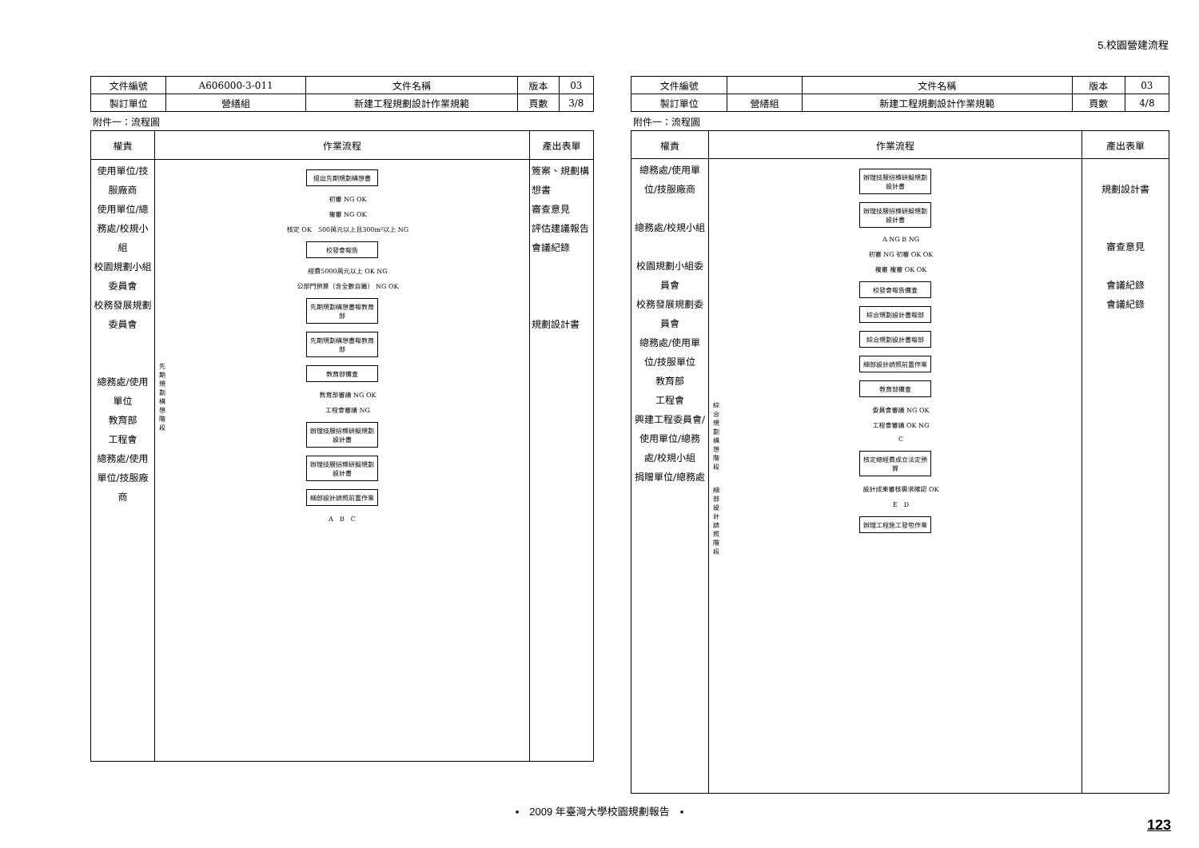5.校園營建流程
| 文件編號 | A606000-3-011 | 文件名稱 | 版本 | 03 |
| 製訂單位 | 營繕組 | 新建工程規劃設計作業規範 | 頁數 | 3/8 |
附件一：流程圖
| 權責 | 作業流程 | 產出表單 |
| --- | --- | --- |
| 使用單位/技服廠商 使用單位/總務處/校規小組 校園規劃小組委員會 校務發展規劃委員會 總務處/使用單位 教育部 工程會 總務處/使用單位/技服廠商 | 先期規劃構想階段 提出先期規劃構想書 初審 NG OK 複審 NG OK 核定 OK 500萬元以上且300m²以上 NG 校發會報告 經費5000萬元以上 OK NG 公部門預算（含全數自籌） NG OK 先期規劃構想書報教育部 先期規劃構想書報教育部 教育部備查 教育部審議 NG OK 工程會審議 NG 辦理技服招標研擬規劃設計書 辦理技服招標研擬規劃設計書 細部設計請照前置作業 A B C | 簽案、規劃構想書 審查意見 評估建議報告 會議紀錄 規劃設計書 |
| 文件編號 | | 文件名稱 | 版本 | 03 |
| 製訂單位 | 營繕組 | 新建工程規劃設計作業規範 | 頁數 | 4/8 |
附件一：流程圖
| 權責 | 作業流程 | 產出表單 |
| --- | --- | --- |
| 總務處/使用單位/技服廠商 總務處/校規小組 校園規劃小組委員會 校務發展規劃委員會 總務處/使用單位/技服單位 教育部 工程會 興建工程委員會/使用單位/總務處/校規小組 捐贈單位/總務處 | 綜合規劃構想階段 細部設計請照階段 辦理技服招標研擬規劃設計書 辦理技服招標研擬規劃設計書 A NG B NG 初審 NG 初審 OK OK 複審 複審 OK OK 校發會報告備查 綜合規劃設計書報部 綜合規劃設計書報部 細部設計請照前置作業 教育部備查 委員會審議 NG OK 工程會審議 OK NG C 核定總經費成立法定預算 設計成果審核需求確認 OK E D 辦理工程施工發包作業 | 規劃設計書 審查意見 會議紀錄 會議紀錄 |
▪　2009 年臺灣大學校園規劃報告　▪
123